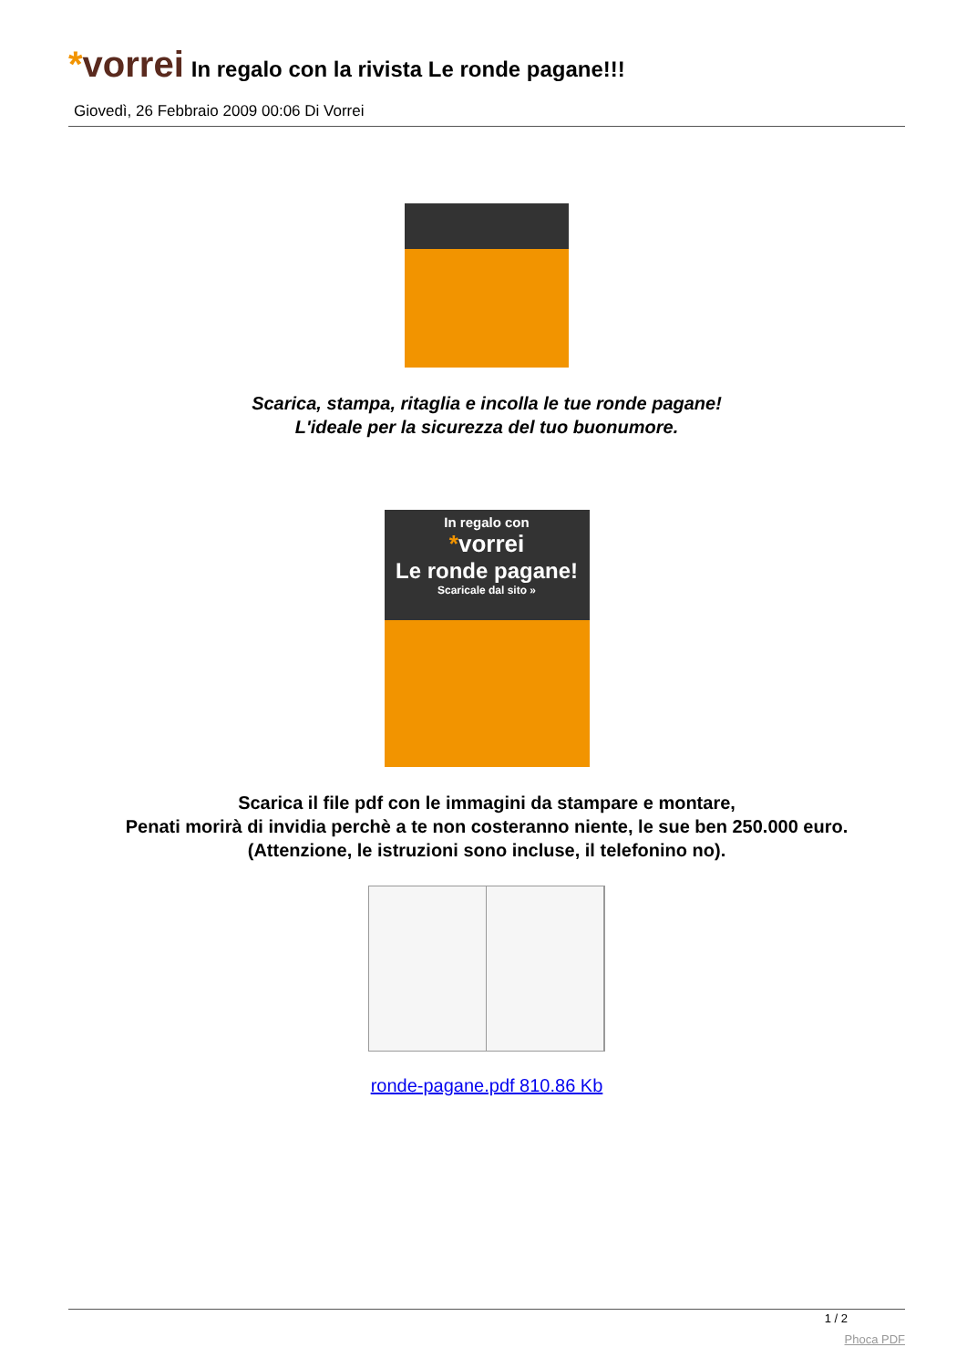*vorrei
In regalo con la rivista Le ronde pagane!!!
Giovedì, 26 Febbraio 2009 00:06 Di Vorrei
Scarica, stampa, ritaglia e incolla le tue ronde pagane!
L'ideale per la sicurezza del tuo buonumore.
In regalo con
*vorrei
Le ronde pagane!
Scaricale dal sito »
Scarica il file pdf con le immagini da stampare e montare,
Penati morirà di invidia perchè a te non costeranno niente, le sue ben 250.000 euro.
(Attenzione, le istruzioni sono incluse, il telefonino no).
ronde-pagane.pdf 810.86 Kb
1 / 2
Phoca PDF